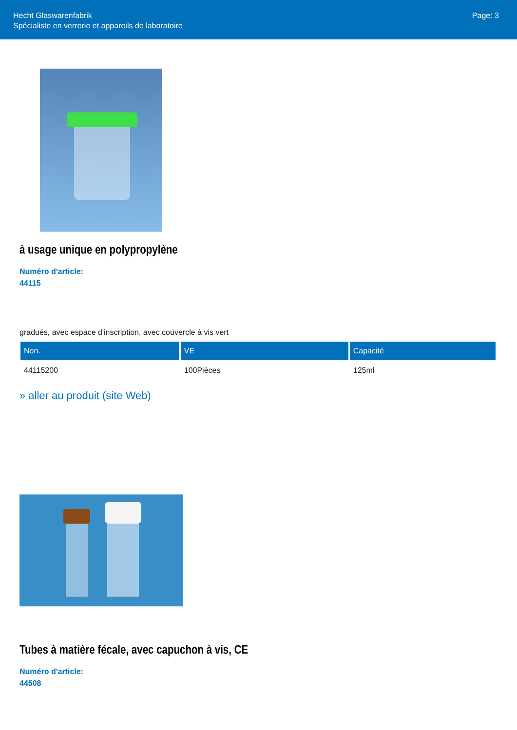Hecht Glaswarenfabrik
Spécialiste en verrerie et appareils de laboratoire
Page: 3
à usage unique en polypropylène
Numéro d'article:
44115
gradués, avec espace d'inscription, avec couvercle à vis vert
| Non. | VE | Capacité |
| --- | --- | --- |
| 44115200 | 100Pièces | 125ml |
» aller au produit (site Web)
Tubes à matière fécale, avec capuchon à vis, CE
Numéro d'article:
44508